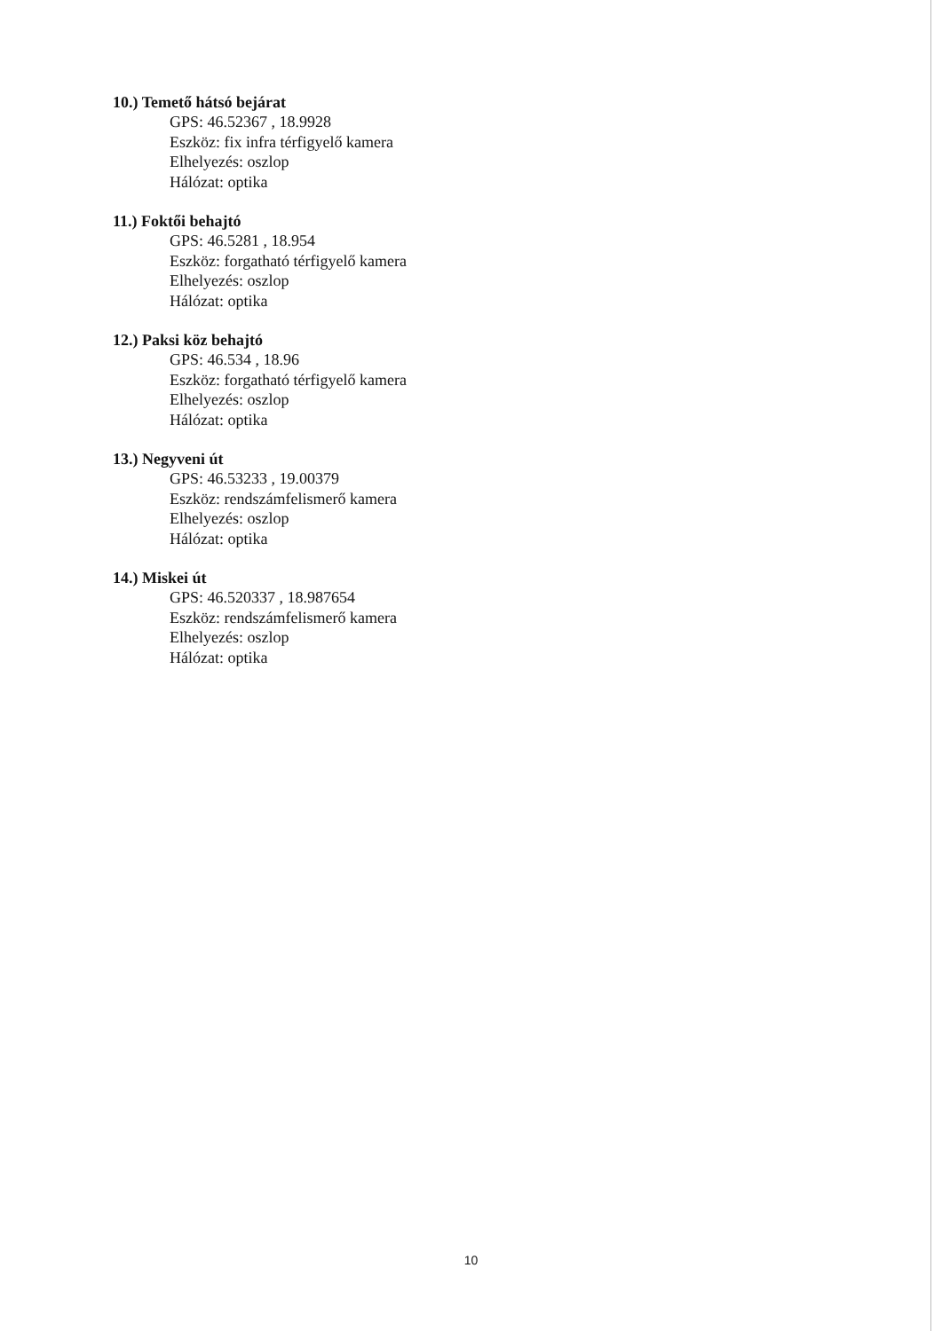10.) Temető hátsó bejárat
GPS: 46.52367 , 18.9928
Eszköz: fix infra térfigyelő kamera
Elhelyezés: oszlop
Hálózat: optika
11.) Foktői behajtó
GPS: 46.5281 , 18.954
Eszköz: forgatható térfigyelő kamera
Elhelyezés: oszlop
Hálózat: optika
12.) Paksi köz behajtó
GPS: 46.534 , 18.96
Eszköz: forgatható térfigyelő kamera
Elhelyezés: oszlop
Hálózat: optika
13.) Negyveni út
GPS: 46.53233 , 19.00379
Eszköz: rendszámfelismerő kamera
Elhelyezés: oszlop
Hálózat: optika
14.) Miskei út
GPS: 46.520337 , 18.987654
Eszköz: rendszámfelismerő kamera
Elhelyezés: oszlop
Hálózat: optika
10